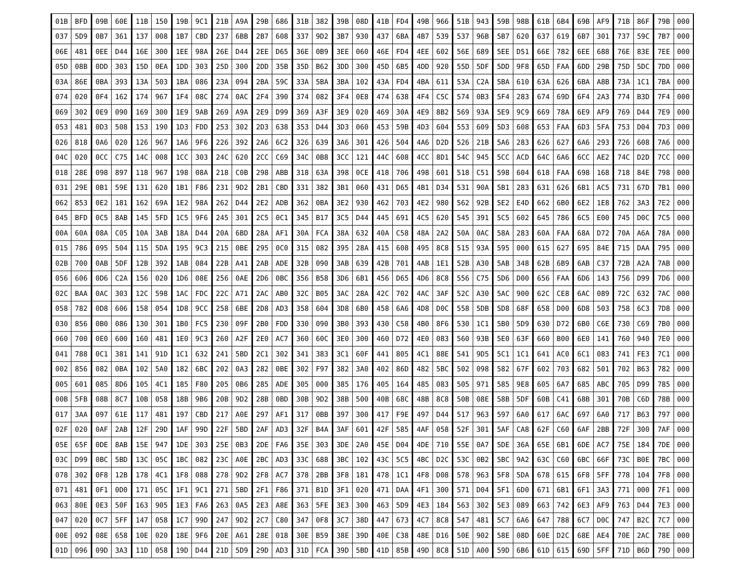| 01B | BFD | 09B | 60E | 11B | 150 | 19B | 9C1 | 21B | A9A | 29B | 686 | 31B | 382 | 39B | 08D | 41B | FD4 | 49B | 966 | 51B | 943 | 59B | 98B | 61B | 6B4 | 69B | AF9 | 71B | 86F | 79B | 000 |
| 037 | 5D9 | 0B7 | 361 | 137 | 008 | 1B7 | CBD | 237 | 6BB | 2B7 | 608 | 337 | 9D2 | 3B7 | 930 | 437 | 6BA | 4B7 | 539 | 537 | 96B | 5B7 | 620 | 637 | 619 | 6B7 | 301 | 737 | 59C | 7B7 | 000 |
| 06E | 481 | 0EE | D44 | 16E | 300 | 1EE | 98A | 26E | D44 | 2EE | D65 | 36E | 0B9 | 3EE | 060 | 46E | FD4 | 4EE | 602 | 56E | 689 | 5EE | D51 | 66E | 782 | 6EE | 688 | 76E | 83E | 7EE | 000 |
| 05D | 08B | 0DD | 303 | 15D | 0EA | 1DD | 303 | 25D | 300 | 2DD | 35B | 35D | B62 | 3DD | 300 | 45D | 6B5 | 4DD | 920 | 55D | 5DF | 5DD | 9F8 | 65D | FAA | 6DD | 29B | 75D | 5DC | 7DD | 000 |
| 03A | 86E | 0BA | 393 | 13A | 503 | 1BA | 086 | 23A | 094 | 2BA | 59C | 33A | 5BA | 3BA | 102 | 43A | FD4 | 4BA | 611 | 53A | C2A | 5BA | 610 | 63A | 626 | 6BA | A8B | 73A | 1C1 | 7BA | 000 |
| 074 | 020 | 0F4 | 162 | 174 | 967 | 1F4 | 08C | 274 | 0AC | 2F4 | 390 | 374 | 082 | 3F4 | 0E8 | 474 | 638 | 4F4 | C5C | 574 | 0B3 | 5F4 | 283 | 674 | 69D | 6F4 | 2A3 | 774 | B3D | 7F4 | 000 |
| 069 | 302 | 0E9 | 090 | 169 | 300 | 1E9 | 9AB | 269 | A9A | 2E9 | D99 | 369 | A3F | 3E9 | 020 | 469 | 30A | 4E9 | 8B2 | 569 | 93A | 5E9 | 9C9 | 669 | 78A | 6E9 | AF9 | 769 | D44 | 7E9 | 000 |
| 053 | 481 | 0D3 | 508 | 153 | 190 | 1D3 | FDD | 253 | 302 | 2D3 | 638 | 353 | D44 | 3D3 | 060 | 453 | 59B | 4D3 | 604 | 553 | 609 | 5D3 | 608 | 653 | FAA | 6D3 | 5FA | 753 | D04 | 7D3 | 000 |
| 026 | 818 | 0A6 | 020 | 126 | 967 | 1A6 | 9F6 | 226 | 392 | 2A6 | 6C2 | 326 | 639 | 3A6 | 301 | 426 | 504 | 4A6 | D2D | 526 | 21B | 5A6 | 283 | 626 | 627 | 6A6 | 293 | 726 | 608 | 7A6 | 000 |
| 04C | 020 | 0CC | C75 | 14C | 008 | 1CC | 303 | 24C | 620 | 2CC | C69 | 34C | 0B8 | 3CC | 121 | 44C | 608 | 4CC | 8D1 | 54C | 945 | 5CC | ACD | 64C | 6A6 | 6CC | AE2 | 74C | D2D | 7CC | 000 |
| 018 | 28E | 098 | 897 | 118 | 967 | 198 | 08A | 218 | C0B | 298 | ABB | 318 | 63A | 398 | 0CE | 418 | 706 | 498 | 601 | 518 | C51 | 598 | 604 | 618 | FAA | 698 | 168 | 718 | 84E | 798 | 000 |
| 031 | 29E | 0B1 | 59E | 131 | 620 | 1B1 | F86 | 231 | 9D2 | 2B1 | CBD | 331 | 382 | 3B1 | 060 | 431 | D65 | 4B1 | D34 | 531 | 90A | 5B1 | 283 | 631 | 626 | 6B1 | AC5 | 731 | 67D | 7B1 | 000 |
| 062 | 853 | 0E2 | 181 | 162 | 69A | 1E2 | 98A | 262 | D44 | 2E2 | ADB | 362 | 0BA | 3E2 | 930 | 462 | 703 | 4E2 | 980 | 562 | 92B | 5E2 | E4D | 662 | 6B0 | 6E2 | 1E8 | 762 | 3A3 | 7E2 | 000 |
| 045 | BFD | 0C5 | 8AB | 145 | 5FD | 1C5 | 9F6 | 245 | 301 | 2C5 | 0C1 | 345 | B17 | 3C5 | D44 | 445 | 691 | 4C5 | 620 | 545 | 391 | 5C5 | 602 | 645 | 786 | 6C5 | E00 | 745 | D0C | 7C5 | 000 |
| 00A | 60A | 08A | C05 | 10A | 3AB | 18A | D44 | 20A | 6BD | 28A | AF1 | 30A | FCA | 38A | 632 | 40A | C58 | 48A | 2A2 | 50A | 0AC | 58A | 283 | 60A | FAA | 68A | D72 | 70A | A6A | 78A | 000 |
| 015 | 786 | 095 | 504 | 115 | 5DA | 195 | 9C3 | 215 | 0BE | 295 | 0C0 | 315 | 082 | 395 | 28A | 415 | 608 | 495 | 8C8 | 515 | 93A | 595 | 000 | 615 | 627 | 695 | 84E | 715 | DAA | 795 | 000 |
| 02B | 700 | 0AB | 5DF | 12B | 392 | 1AB | 084 | 22B | A41 | 2AB | ADE | 32B | 090 | 3AB | 639 | 42B | 701 | 4AB | 1E1 | 52B | A30 | 5AB | 348 | 62B | 6B9 | 6AB | C37 | 72B | A2A | 7AB | 000 |
| 056 | 606 | 0D6 | C2A | 156 | 020 | 1D6 | 08E | 256 | 0AE | 2D6 | 0BC | 356 | B58 | 3D6 | 6B1 | 456 | D65 | 4D6 | 8C8 | 556 | C75 | 5D6 | D00 | 656 | FAA | 6D6 | 143 | 756 | D99 | 7D6 | 000 |
| 02C | BAA | 0AC | 303 | 12C | 598 | 1AC | FDC | 22C | A71 | 2AC | AB0 | 32C | B05 | 3AC | 28A | 42C | 702 | 4AC | 3AF | 52C | A30 | 5AC | 900 | 62C | CE8 | 6AC | 089 | 72C | 632 | 7AC | 000 |
| 058 | 782 | 0D8 | 606 | 158 | 054 | 1D8 | 9CC | 258 | 6BE | 2D8 | AD3 | 358 | 604 | 3D8 | 6B0 | 458 | 6A6 | 4D8 | D0C | 558 | 5DB | 5D8 | 68F | 658 | D00 | 6D8 | 503 | 758 | 6C3 | 7D8 | 000 |
| 030 | 856 | 0B0 | 086 | 130 | 301 | 1B0 | FC5 | 230 | 09F | 2B0 | FDD | 330 | 090 | 3B0 | 393 | 430 | C58 | 4B0 | 8F6 | 530 | 1C1 | 5B0 | 5D9 | 630 | D72 | 6B0 | C6E | 730 | C69 | 7B0 | 000 |
| 060 | 700 | 0E0 | 600 | 160 | 481 | 1E0 | 9C3 | 260 | A2F | 2E0 | AC7 | 360 | 60C | 3E0 | 300 | 460 | D72 | 4E0 | 083 | 560 | 93B | 5E0 | 63F | 660 | B00 | 6E0 | 141 | 760 | 940 | 7E0 | 000 |
| 041 | 788 | 0C1 | 381 | 141 | 91D | 1C1 | 632 | 241 | 5BD | 2C1 | 302 | 341 | 383 | 3C1 | 60F | 441 | 805 | 4C1 | 88E | 541 | 9D5 | 5C1 | 1C1 | 641 | AC0 | 6C1 | 083 | 741 | FE3 | 7C1 | 000 |
| 002 | 856 | 082 | 0BA | 102 | 5A0 | 182 | 6BC | 202 | 0A3 | 282 | 0BE | 302 | F97 | 382 | 3A0 | 402 | 86D | 482 | 5BC | 502 | 098 | 582 | 67F | 602 | 703 | 682 | 501 | 702 | B63 | 782 | 000 |
| 005 | 601 | 085 | 8D6 | 105 | 4C1 | 185 | F80 | 205 | 0B6 | 285 | ADE | 305 | 000 | 385 | 176 | 405 | 164 | 485 | 083 | 505 | 971 | 585 | 9E8 | 605 | 6A7 | 685 | ABC | 705 | D99 | 785 | 000 |
| 00B | 5FB | 08B | 8C7 | 10B | 058 | 18B | 9B6 | 20B | 9D2 | 28B | 0BD | 30B | 9D2 | 38B | 500 | 40B | 68C | 48B | 8C8 | 50B | 08E | 58B | 5DF | 60B | C41 | 68B | 301 | 70B | C6D | 78B | 000 |
| 017 | 3AA | 097 | 61E | 117 | 481 | 197 | CBD | 217 | A0E | 297 | AF1 | 317 | 0BB | 397 | 300 | 417 | F9E | 497 | D44 | 517 | 963 | 597 | 6A0 | 617 | 6AC | 697 | 6A0 | 717 | B63 | 797 | 000 |
| 02F | 020 | 0AF | 2AB | 12F | 29D | 1AF | 99D | 22F | 5BD | 2AF | AD3 | 32F | B4A | 3AF | 601 | 42F | 585 | 4AF | 058 | 52F | 301 | 5AF | CA8 | 62F | C60 | 6AF | 2BB | 72F | 300 | 7AF | 000 |
| 05E | 65F | 0DE | 8AB | 15E | 947 | 1DE | 303 | 25E | 0B3 | 2DE | FA6 | 35E | 303 | 3DE | 2A0 | 45E | D04 | 4DE | 710 | 55E | 0A7 | 5DE | 36A | 65E | 6B1 | 6DE | AC7 | 75E | 184 | 7DE | 000 |
| 03C | D99 | 0BC | 5BD | 13C | 05C | 1BC | 082 | 23C | A0E | 2BC | AD3 | 33C | 688 | 3BC | 102 | 43C | 5C5 | 4BC | D2C | 53C | 0B2 | 5BC | 9A2 | 63C | C60 | 6BC | 66F | 73C | B0E | 7BC | 000 |
| 078 | 302 | 0F8 | 12B | 178 | 4C1 | 1F8 | 088 | 278 | 9D2 | 2F8 | AC7 | 378 | 2BB | 3F8 | 181 | 478 | 1C1 | 4F8 | D08 | 578 | 963 | 5F8 | 5DA | 678 | 615 | 6F8 | 5FF | 778 | 104 | 7F8 | 000 |
| 071 | 481 | 0F1 | 0D0 | 171 | 05C | 1F1 | 9C1 | 271 | 5BD | 2F1 | F86 | 371 | B1D | 3F1 | 020 | 471 | DAA | 4F1 | 300 | 571 | D04 | 5F1 | 6D0 | 671 | 6B1 | 6F1 | 3A3 | 771 | 000 | 7F1 | 000 |
| 063 | 80E | 0E3 | 50F | 163 | 905 | 1E3 | FA6 | 263 | 0A5 | 2E3 | A8E | 363 | 5FE | 3E3 | 300 | 463 | 5D9 | 4E3 | 184 | 563 | 302 | 5E3 | 089 | 663 | 742 | 6E3 | AF9 | 763 | D44 | 7E3 | 000 |
| 047 | 020 | 0C7 | 5FF | 147 | 058 | 1C7 | 99D | 247 | 9D2 | 2C7 | C80 | 347 | 0F8 | 3C7 | 38D | 447 | 673 | 4C7 | 8C8 | 547 | 481 | 5C7 | 6A6 | 647 | 788 | 6C7 | D0C | 747 | B2C | 7C7 | 000 |
| 00E | 092 | 08E | 658 | 10E | 020 | 18E | 9F6 | 20E | A61 | 28E | 018 | 30E | B59 | 38E | 39D | 40E | C38 | 48E | D16 | 50E | 902 | 58E | 08D | 60E | D2C | 68E | AE4 | 70E | 2AC | 78E | 000 |
| 01D | 096 | 09D | 3A3 | 11D | 058 | 19D | D44 | 21D | 5D9 | 29D | AD3 | 31D | FCA | 39D | 5BD | 41D | 85B | 49D | 8C8 | 51D | A00 | 59D | 6B6 | 61D | 615 | 69D | 5FF | 71D | B6D | 79D | 000 |